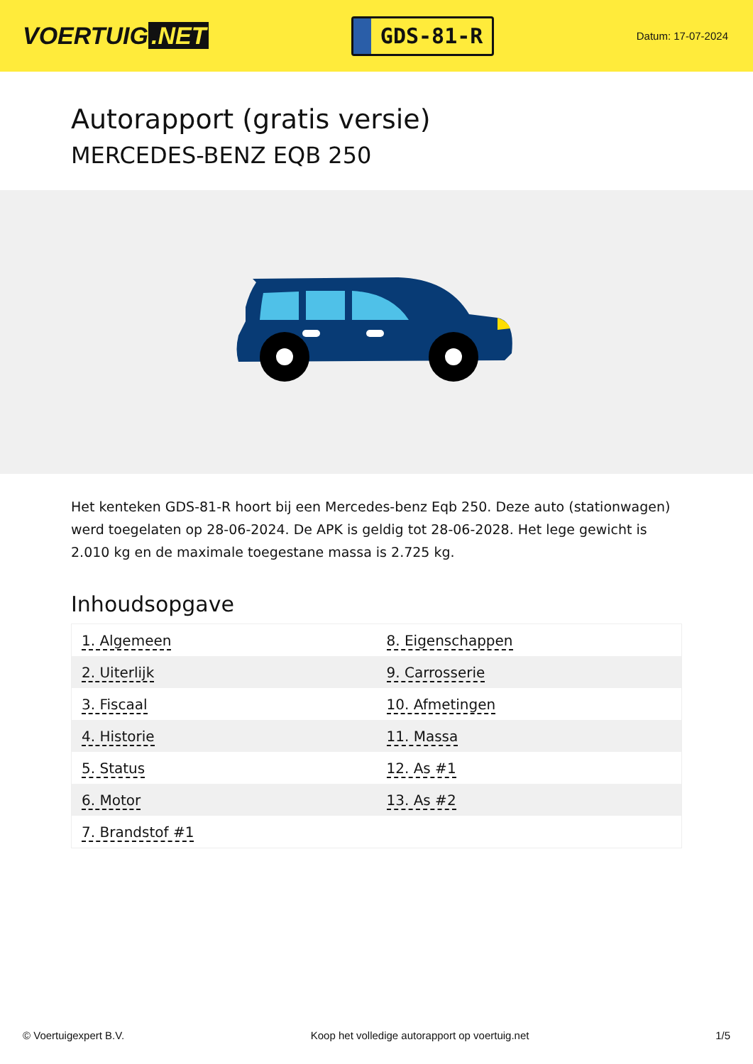VOERTUIG.NET
GDS-81-R
Datum: 17-07-2024
Autorapport (gratis versie)
MERCEDES-BENZ EQB 250
Het kenteken GDS-81-R hoort bij een Mercedes-benz Eqb 250. Deze auto (stationwagen) werd toegelaten op 28-06-2024. De APK is geldig tot 28-06-2028. Het lege gewicht is 2.010 kg en de maximale toegestane massa is 2.725 kg.
Inhoudsopgave
| 1. Algemeen | 8. Eigenschappen |
| 2. Uiterlijk | 9. Carrosserie |
| 3. Fiscaal | 10. Afmetingen |
| 4. Historie | 11. Massa |
| 5. Status | 12. As #1 |
| 6. Motor | 13. As #2 |
| 7. Brandstof #1 | |
© Voertuigexpert B.V. Koop het volledige autorapport op voertuig.net 1/5